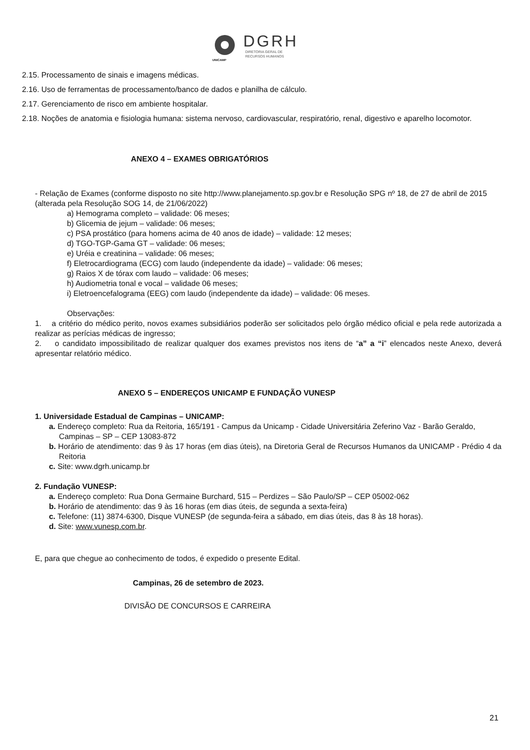DGRH
DIRETORIA GERAL DE
RECURSOS HUMANOS
UNICAMP
2.15. Processamento de sinais e imagens médicas.
2.16. Uso de ferramentas de processamento/banco de dados e planilha de cálculo.
2.17. Gerenciamento de risco em ambiente hospitalar.
2.18. Noções de anatomia e fisiologia humana: sistema nervoso, cardiovascular, respiratório, renal, digestivo e aparelho locomotor.
ANEXO 4 – EXAMES OBRIGATÓRIOS
- Relação de Exames (conforme disposto no site http://www.planejamento.sp.gov.br e Resolução SPG nº 18, de 27 de abril de 2015 (alterada pela Resolução SOG 14, de 21/06/2022)
a) Hemograma completo – validade: 06 meses;
b) Glicemia de jejum – validade: 06 meses;
c) PSA prostático (para homens acima de 40 anos de idade) – validade: 12 meses;
d) TGO-TGP-Gama GT – validade: 06 meses;
e) Uréia e creatinina – validade: 06 meses;
f) Eletrocardiograma (ECG) com laudo (independente da idade) – validade: 06 meses;
g) Raios X de tórax com laudo – validade: 06 meses;
h) Audiometria tonal e vocal – validade 06 meses;
i) Eletroencefalograma (EEG) com laudo (independente da idade) – validade: 06 meses.
Observações:
1. a critério do médico perito, novos exames subsidiários poderão ser solicitados pelo órgão médico oficial e pela rede autorizada a realizar as perícias médicas de ingresso;
2. o candidato impossibilitado de realizar qualquer dos exames previstos nos itens de “a” a “i” elencados neste Anexo, deverá apresentar relatório médico.
ANEXO 5 – ENDEREÇOS UNICAMP E FUNDAÇÃO VUNESP
1. Universidade Estadual de Campinas – UNICAMP:
a. Endereço completo: Rua da Reitoria, 165/191 - Campus da Unicamp - Cidade Universitária Zeferino Vaz - Barão Geraldo, Campinas – SP – CEP 13083-872
b. Horário de atendimento: das 9 às 17 horas (em dias úteis), na Diretoria Geral de Recursos Humanos da UNICAMP - Prédio 4 da Reitoria
c. Site: www.dgrh.unicamp.br
2. Fundação VUNESP:
a. Endereço completo: Rua Dona Germaine Burchard, 515 – Perdizes – São Paulo/SP – CEP 05002-062
b. Horário de atendimento: das 9 às 16 horas (em dias úteis, de segunda a sexta-feira)
c. Telefone: (11) 3874-6300, Disque VUNESP (de segunda-feira a sábado, em dias úteis, das 8 às 18 horas).
d. Site: www.vunesp.com.br.
E, para que chegue ao conhecimento de todos, é expedido o presente Edital.
Campinas, 26 de setembro de 2023.
DIVISÃO DE CONCURSOS E CARREIRA
21